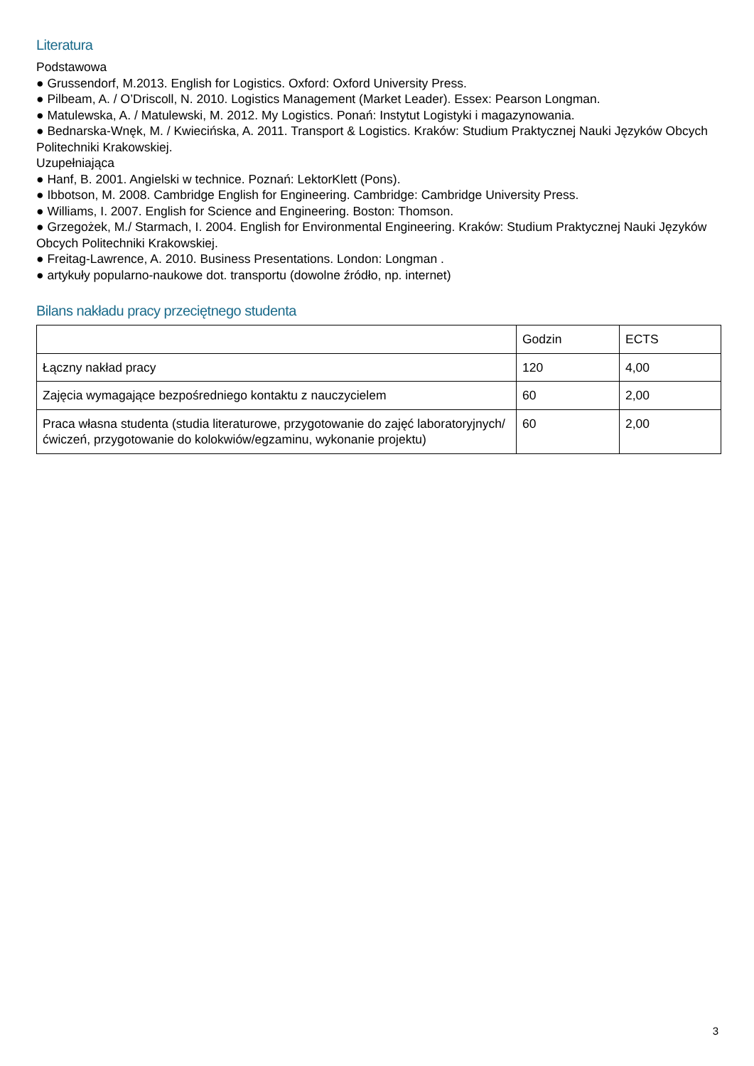Literatura
Podstawowa
● Grussendorf, M.2013. English for Logistics. Oxford: Oxford University Press.
● Pilbeam, A. / O’Driscoll, N. 2010. Logistics Management (Market Leader). Essex: Pearson Longman.
● Matulewska, A. / Matulewski, M. 2012. My Logistics. Ponań: Instytut Logistyki i magazynowania.
● Bednarska-Wnęk, M. / Kwiecińska, A. 2011. Transport & Logistics. Kraków: Studium Praktycznej Nauki Języków Obcych Politechniki Krakowskiej.
Uzupełniająca
● Hanf, B. 2001. Angielski w technice. Poznań: LektorKlett (Pons).
● Ibbotson, M. 2008. Cambridge English for Engineering. Cambridge: Cambridge University Press.
● Williams, I. 2007. English for Science and Engineering. Boston: Thomson.
● Grzegożek, M./ Starmach, I. 2004. English for Environmental Engineering. Kraków: Studium Praktycznej Nauki Języków Obcych Politechniki Krakowskiej.
● Freitag-Lawrence, A. 2010. Business Presentations. London: Longman .
● artykuły popularno-naukowe dot. transportu (dowolne źródło, np. internet)
Bilans nakładu pracy przeciętnego studenta
| | Godzin | ECTS |
| Łączny nakład pracy | 120 | 4,00 |
| Zajęcia wymagające bezpośredniego kontaktu z nauczycielem | 60 | 2,00 |
| Praca własna studenta (studia literaturowe, przygotowanie do zajęć laboratoryjnych/ćwiczeń, przygotowanie do kolokwiów/egzaminu, wykonanie projektu) | 60 | 2,00 |
3